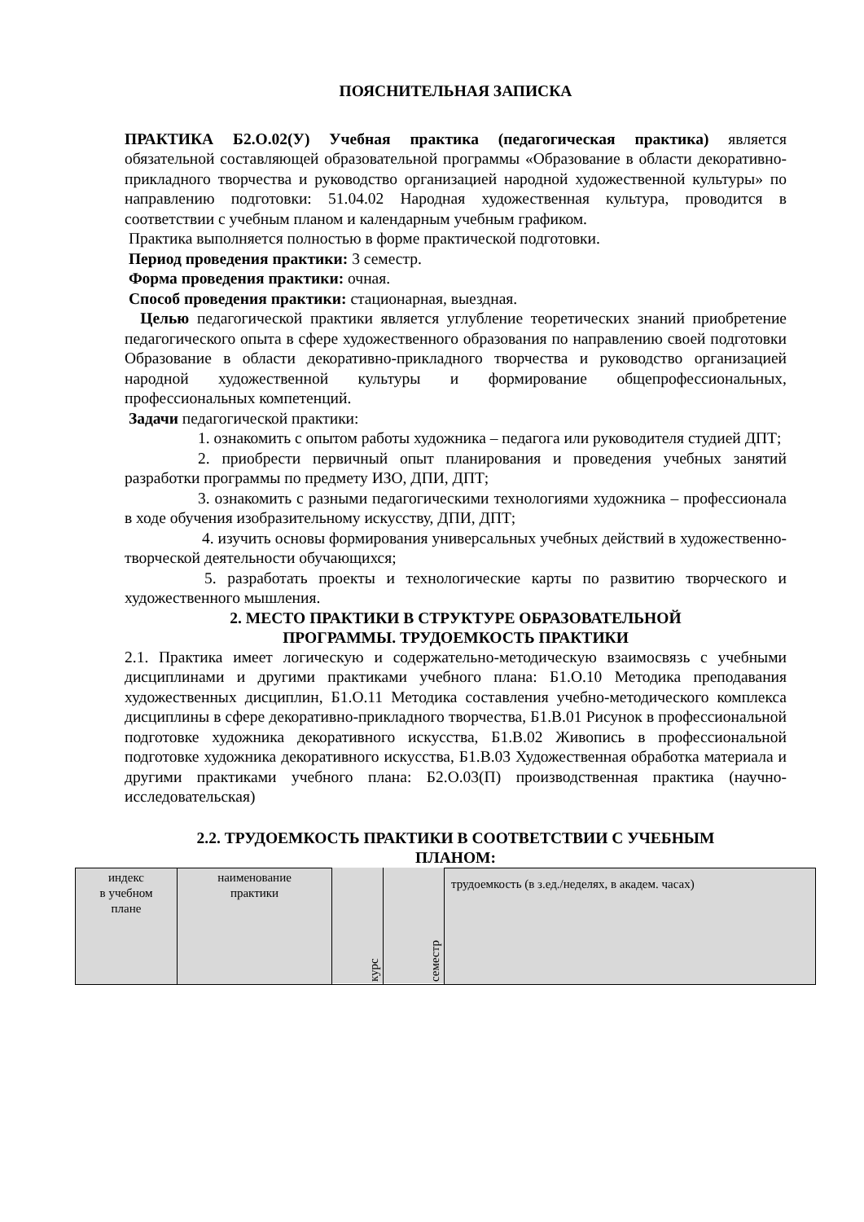ПОЯСНИТЕЛЬНАЯ ЗАПИСКА
ПРАКТИКА Б2.О.02(У) Учебная практика (педагогическая практика) является обязательной составляющей образовательной программы «Образование в области декоративно-прикладного творчества и руководство организацией народной художественной культуры» по направлению подготовки: 51.04.02 Народная художественная культура, проводится в соответствии с учебным планом и календарным учебным графиком.
Практика выполняется полностью в форме практической подготовки.
Период проведения практики: 3 семестр.
Форма проведения практики: очная.
Способ проведения практики: стационарная, выездная.
Целью педагогической практики является углубление теоретических знаний приобретение педагогического опыта в сфере художественного образования по направлению своей подготовки Образование в области декоративно-прикладного творчества и руководство организацией народной художественной культуры и формирование общепрофессиональных, профессиональных компетенций.
Задачи педагогической практики:
1. ознакомить с опытом работы художника – педагога или руководителя студией ДПТ;
2. приобрести первичный опыт планирования и проведения учебных занятий разработки программы по предмету ИЗО, ДПИ, ДПТ;
3. ознакомить с разными педагогическими технологиями художника – профессионала в ходе обучения изобразительному искусству, ДПИ, ДПТ;
4. изучить основы формирования универсальных учебных действий в художественно-творческой деятельности обучающихся;
5. разработать проекты и технологические карты по развитию творческого и художественного мышления.
2. МЕСТО ПРАКТИКИ В СТРУКТУРЕ ОБРАЗОВАТЕЛЬНОЙ
ПРОГРАММЫ. ТРУДОЕМКОСТЬ ПРАКТИКИ
2.1. Практика имеет логическую и содержательно-методическую взаимосвязь с учебными дисциплинами и другими практиками учебного плана: Б1.О.10 Методика преподавания художественных дисциплин, Б1.О.11 Методика составления учебно-методического комплекса дисциплины в сфере декоративно-прикладного творчества, Б1.В.01 Рисунок в профессиональной подготовке художника декоративного искусства, Б1.В.02 Живопись в профессиональной подготовке художника декоративного искусства, Б1.В.03 Художественная обработка материала и другими практиками учебного плана: Б2.О.03(П) производственная практика (научно-исследовательская)
2.2. ТРУДОЕМКОСТЬ ПРАКТИКИ В СООТВЕТСТВИИ С УЧЕБНЫМ
ПЛАНОМ:
| индекс в учебном плане | наименование практики | курс | семестр | трудоемкость (в з.ед./неделях, в академ. часах) |